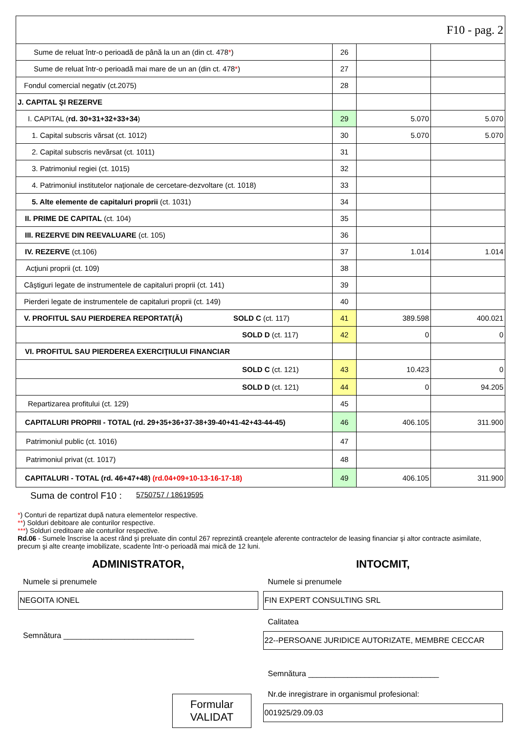| F10 - pag. 2 | | | |
| Sume de reluat într-o perioadă de până la un an (din ct. 478 * ) | 26 | | |
| Sume de reluat într-o perioadă mai mare de un an (din ct. 478 * ) | 27 | | |
| Fondul comercial negativ (ct.2075) | 28 | | |
| J. CAPITAL ŞI REZERVE | | | |
| I. CAPITAL ( rd. 30+31+32+33+34 ) | 29 | 5.070 | 5.070 |
| 1. Capital subscris vărsat (ct. 1012) | 30 | 5.070 | 5.070 |
| 2. Capital subscris nevărsat (ct. 1011) | 31 | | |
| 3. Patrimoniul regiei (ct. 1015) | 32 | | |
| 4. Patrimoniul institutelor naţionale de cercetare-dezvoltare (ct. 1018) | 33 | | |
| 5. Alte elemente de capitaluri proprii (ct. 1031) | 34 | | |
| II. PRIME DE CAPITAL (ct. 104) | 35 | | |
| III. REZERVE DIN REEVALUARE (ct. 105) | 36 | | |
| IV. REZERVE (ct.106) | 37 | 1.014 | 1.014 |
| Acţiuni proprii (ct. 109) | 38 | | |
| Câştiguri legate de instrumentele de capitaluri proprii (ct. 141) | 39 | | |
| Pierderi legate de instrumentele de capitaluri proprii (ct. 149) | 40 | | |
| V. PROFITUL SAU PIERDEREA REPORTAT(Ă) SOLD C (ct. 117) | 41 | 389.598 | 400.021 |
| SOLD D (ct. 117) | 42 | 0 | 0 |
| VI. PROFITUL SAU PIERDEREA EXERCIŢIULUI FINANCIAR | | | |
| SOLD C (ct. 121) | 43 | 10.423 | 0 |
| SOLD D (ct. 121) | 44 | 0 | 94.205 |
| Repartizarea profitului (ct. 129) | 45 | | |
| CAPITALURI PROPRII - TOTAL (rd. 29+35+36+37-38+39-40+41-42+43-44-45) | 46 | 406.105 | 311.900 |
| Patrimoniul public (ct. 1016) | 47 | | |
| Patrimoniul privat (ct. 1017) | 48 | | |
| CAPITALURI - TOTAL (rd. 46+47+48) (rd.04+09+10-13-16-17-18) | 49 | 406.105 | 311.900 |
Suma de control F10 : 5750757 / 18619595
*) Conturi de repartizat după natura elementelor respective.
**) Solduri debitoare ale conturilor respective.
***) Solduri creditoare ale conturilor respective.
Rd.06 - Sumele înscrise la acest rând şi preluate din contul 267 reprezintă creanţele aferente contractelor de leasing financiar şi altor contracte asimilate, precum şi alte creanţe imobilizate, scadente într-o perioadă mai mică de 12 luni.
ADMINISTRATOR,
Numele si prenumele
NEGOITA IONEL
Semnătura ______________________________
Formular
VALIDAT
INTOCMIT,
Numele si prenumele
FIN EXPERT CONSULTING SRL
Calitatea
22--PERSOANE JURIDICE AUTORIZATE, MEMBRE CECCAR
Semnătura ______________________________
Nr.de inregistrare in organismul profesional:
001925/29.09.03